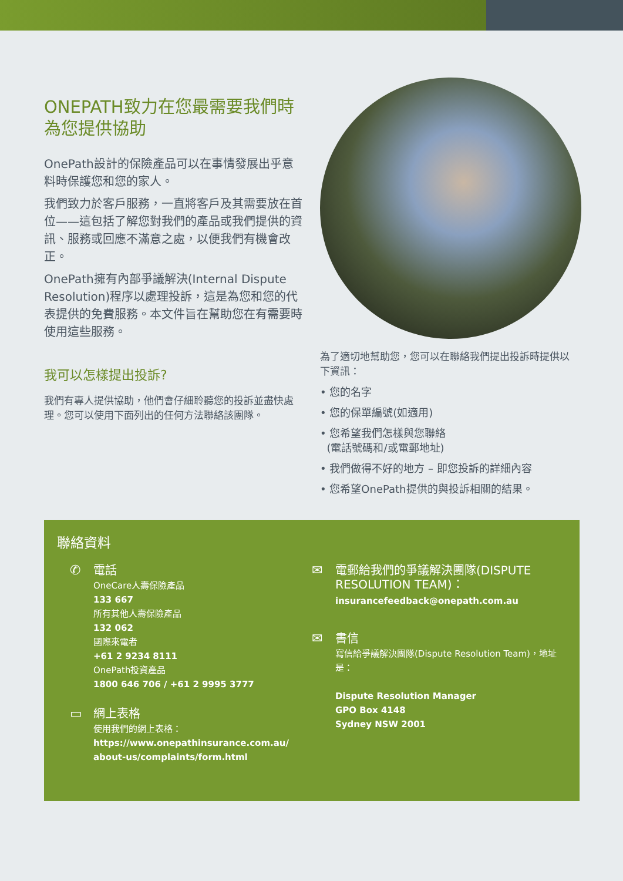ONEPATH致力在您最需要我們時為您提供協助
OnePath設計的保險產品可以在事情發展出乎意料時保護您和您的家人。
我們致力於客戶服務，一直將客戶及其需要放在首位——這包括了解您對我們的產品或我們提供的資訊、服務或回應不滿意之處，以便我們有機會改正。
OnePath擁有內部爭議解決(Internal Dispute Resolution)程序以處理投訴，這是為您和您的代表提供的免費服務。本文件旨在幫助您在有需要時使用這些服務。
我可以怎樣提出投訴?
我們有專人提供協助，他們會仔細聆聽您的投訴並盡快處理。您可以使用下面列出的任何方法聯絡該團隊。
為了適切地幫助您，您可以在聯絡我們提出投訴時提供以下資訊：
• 您的名字
• 您的保單編號(如適用)
• 您希望我們怎樣與您聯絡
(電話號碼和/或電郵地址)
• 我們做得不好的地方 – 即您投訴的詳細內容
• 您希望OnePath提供的與投訴相關的結果。
聯絡資料
✆ 電話
OneCare人壽保險產品
133 667
所有其他人壽保險產品
132 062
國際來電者
+61 2 9234 8111
OnePath投資產品
1800 646 706 / +61 2 9995 3777
▭ 網上表格
使用我們的網上表格：
https://www.onepathinsurance.com.au/
about-us/complaints/form.html
✉ 電郵給我們的爭議解決團隊(DISPUTE RESOLUTION TEAM)：
insurancefeedback@onepath.com.au
✉ 書信
寫信給爭議解決團隊(Dispute Resolution Team)，地址是：
Dispute Resolution Manager
GPO Box 4148
Sydney NSW 2001